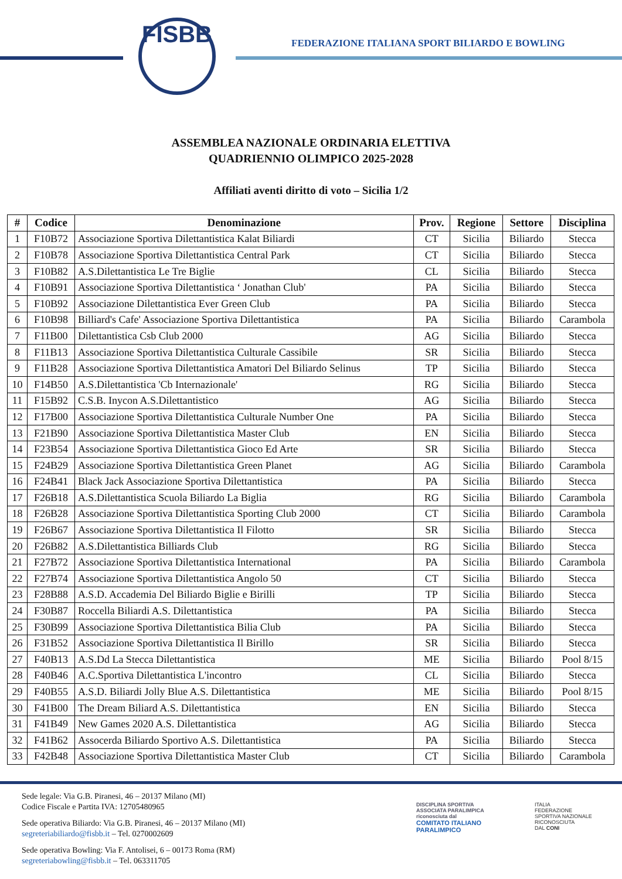FISBB
FEDERAZIONE ITALIANA SPORT BILIARDO E BOWLING
ASSEMBLEA NAZIONALE ORDINARIA ELETTIVA
QUADRIENNIO OLIMPICO 2025-2028
Affiliati aventi diritto di voto – Sicilia 1/2
| # | Codice | Denominazione | Prov. | Regione | Settore | Disciplina |
| --- | --- | --- | --- | --- | --- | --- |
| 1 | F10B72 | Associazione Sportiva Dilettantistica Kalat Biliardi | CT | Sicilia | Biliardo | Stecca |
| 2 | F10B78 | Associazione Sportiva Dilettantistica Central Park | CT | Sicilia | Biliardo | Stecca |
| 3 | F10B82 | A.S.Dilettantistica Le Tre Biglie | CL | Sicilia | Biliardo | Stecca |
| 4 | F10B91 | Associazione Sportiva Dilettantistica ‘ Jonathan Club' | PA | Sicilia | Biliardo | Stecca |
| 5 | F10B92 | Associazione Dilettantistica Ever Green Club | PA | Sicilia | Biliardo | Stecca |
| 6 | F10B98 | Billiard's Cafe' Associazione Sportiva Dilettantistica | PA | Sicilia | Biliardo | Carambola |
| 7 | F11B00 | Dilettantistica Csb Club 2000 | AG | Sicilia | Biliardo | Stecca |
| 8 | F11B13 | Associazione Sportiva Dilettantistica Culturale Cassibile | SR | Sicilia | Biliardo | Stecca |
| 9 | F11B28 | Associazione Sportiva Dilettantistica Amatori Del Biliardo Selinus | TP | Sicilia | Biliardo | Stecca |
| 10 | F14B50 | A.S.Dilettantistica 'Cb Internazionale' | RG | Sicilia | Biliardo | Stecca |
| 11 | F15B92 | C.S.B. Inycon A.S.Dilettantistico | AG | Sicilia | Biliardo | Stecca |
| 12 | F17B00 | Associazione Sportiva Dilettantistica Culturale Number One | PA | Sicilia | Biliardo | Stecca |
| 13 | F21B90 | Associazione Sportiva Dilettantistica Master Club | EN | Sicilia | Biliardo | Stecca |
| 14 | F23B54 | Associazione Sportiva Dilettantistica Gioco Ed Arte | SR | Sicilia | Biliardo | Stecca |
| 15 | F24B29 | Associazione Sportiva Dilettantistica Green Planet | AG | Sicilia | Biliardo | Carambola |
| 16 | F24B41 | Black Jack Associazione Sportiva Dilettantistica | PA | Sicilia | Biliardo | Stecca |
| 17 | F26B18 | A.S.Dilettantistica Scuola Biliardo La Biglia | RG | Sicilia | Biliardo | Carambola |
| 18 | F26B28 | Associazione Sportiva Dilettantistica Sporting Club 2000 | CT | Sicilia | Biliardo | Carambola |
| 19 | F26B67 | Associazione Sportiva Dilettantistica Il Filotto | SR | Sicilia | Biliardo | Stecca |
| 20 | F26B82 | A.S.Dilettantistica Billiards Club | RG | Sicilia | Biliardo | Stecca |
| 21 | F27B72 | Associazione Sportiva Dilettantistica International | PA | Sicilia | Biliardo | Carambola |
| 22 | F27B74 | Associazione Sportiva Dilettantistica Angolo 50 | CT | Sicilia | Biliardo | Stecca |
| 23 | F28B88 | A.S.D. Accademia Del Biliardo Biglie e Birilli | TP | Sicilia | Biliardo | Stecca |
| 24 | F30B87 | Roccella Biliardi A.S. Dilettantistica | PA | Sicilia | Biliardo | Stecca |
| 25 | F30B99 | Associazione Sportiva Dilettantistica Bilia Club | PA | Sicilia | Biliardo | Stecca |
| 26 | F31B52 | Associazione Sportiva Dilettantistica Il Birillo | SR | Sicilia | Biliardo | Stecca |
| 27 | F40B13 | A.S.Dd La Stecca Dilettantistica | ME | Sicilia | Biliardo | Pool 8/15 |
| 28 | F40B46 | A.C.Sportiva Dilettantistica L'incontro | CL | Sicilia | Biliardo | Stecca |
| 29 | F40B55 | A.S.D. Biliardi Jolly Blue A.S. Dilettantistica | ME | Sicilia | Biliardo | Pool 8/15 |
| 30 | F41B00 | The Dream Biliard A.S. Dilettantistica | EN | Sicilia | Biliardo | Stecca |
| 31 | F41B49 | New Games 2020 A.S. Dilettantistica | AG | Sicilia | Biliardo | Stecca |
| 32 | F41B62 | Assocerda Biliardo Sportivo A.S. Dilettantistica | PA | Sicilia | Biliardo | Stecca |
| 33 | F42B48 | Associazione Sportiva Dilettantistica Master Club | CT | Sicilia | Biliardo | Carambola |
Sede legale: Via G.B. Piranesi, 46 – 20137 Milano (MI)
Codice Fiscale e Partita IVA: 12705480965
Sede operativa Biliardo: Via G.B. Piranesi, 46 – 20137 Milano (MI)
segreteriabiliardo@fisbb.it – Tel. 0270002609
Sede operativa Bowling: Via F. Antolisei, 6 – 00173 Roma (RM)
segreteriabowling@fisbb.it – Tel. 063311705
DISCIPLINA SPORTIVA
ASSOCIATA PARALIMPICA
riconosciuta dal
COMITATO ITALIANO
PARALIMPICO
ITALIA
FEDERAZIONE
SPORTIVA NAZIONALE
RICONOSCIUTA
DAL CONI